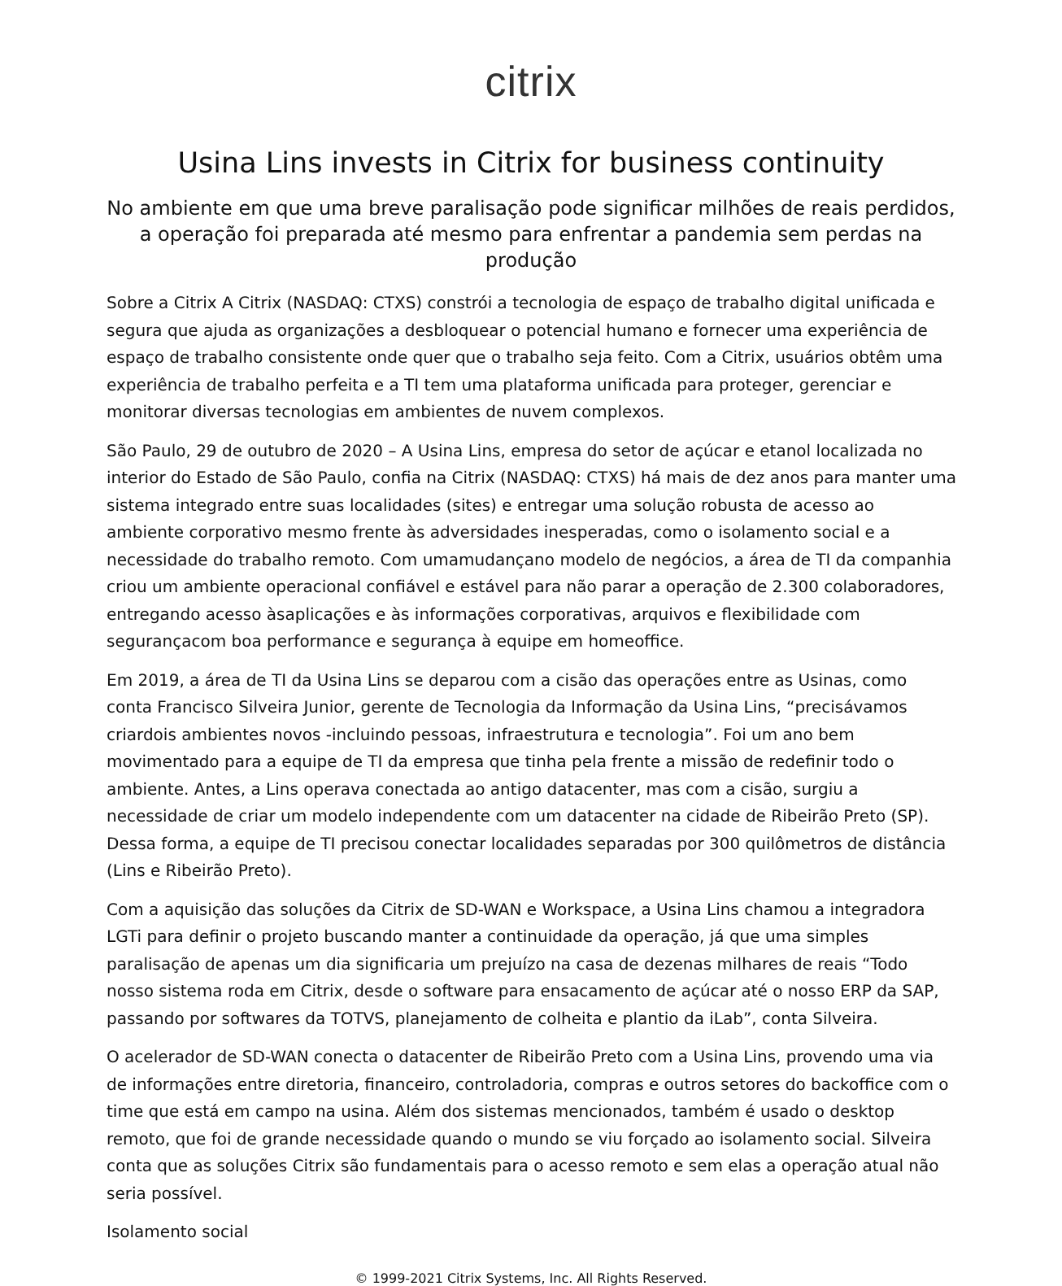citrix
Usina Lins invests in Citrix for business continuity
No ambiente em que uma breve paralisação pode significar milhões de reais perdidos, a operação foi preparada até mesmo para enfrentar a pandemia sem perdas na produção
Sobre a Citrix A Citrix (NASDAQ: CTXS) constrói a tecnologia de espaço de trabalho digital unificada e segura que ajuda as organizações a desbloquear o potencial humano e fornecer uma experiência de espaço de trabalho consistente onde quer que o trabalho seja feito. Com a Citrix, usuários obtêm uma experiência de trabalho perfeita e a TI tem uma plataforma unificada para proteger, gerenciar e monitorar diversas tecnologias em ambientes de nuvem complexos.
São Paulo, 29 de outubro de 2020 – A Usina Lins, empresa do setor de açúcar e etanol localizada no interior do Estado de São Paulo, confia na Citrix (NASDAQ: CTXS) há mais de dez anos para manter uma sistema integrado entre suas localidades (sites) e entregar uma solução robusta de acesso ao ambiente corporativo mesmo frente às adversidades inesperadas, como o isolamento social e a necessidade do trabalho remoto. Com umamudançano modelo de negócios, a área de TI da companhia criou um ambiente operacional confiável e estável para não parar a operação de 2.300 colaboradores, entregando acesso àsaplicações e às informações corporativas, arquivos e flexibilidade com segurançacom boa performance e segurança à equipe em homeoffice.
Em 2019, a área de TI da Usina Lins se deparou com a cisão das operações entre as Usinas, como conta Francisco Silveira Junior, gerente de Tecnologia da Informação da Usina Lins, “precisávamos criardois ambientes novos -incluindo pessoas, infraestrutura e tecnologia”. Foi um ano bem movimentado para a equipe de TI da empresa que tinha pela frente a missão de redefinir todo o ambiente. Antes, a Lins operava conectada ao antigo datacenter, mas com a cisão, surgiu a necessidade de criar um modelo independente com um datacenter na cidade de Ribeirão Preto (SP). Dessa forma, a equipe de TI precisou conectar localidades separadas por 300 quilômetros de distância (Lins e Ribeirão Preto).
Com a aquisição das soluções da Citrix de SD-WAN e Workspace, a Usina Lins chamou a integradora LGTi para definir o projeto buscando manter a continuidade da operação, já que uma simples paralisação de apenas um dia significaria um prejuízo na casa de dezenas milhares de reais “Todo nosso sistema roda em Citrix, desde o software para ensacamento de açúcar até o nosso ERP da SAP, passando por softwares da TOTVS, planejamento de colheita e plantio da iLab”, conta Silveira.
O acelerador de SD-WAN conecta o datacenter de Ribeirão Preto com a Usina Lins, provendo uma via de informações entre diretoria, financeiro, controladoria, compras e outros setores do backoffice com o time que está em campo na usina. Além dos sistemas mencionados, também é usado o desktop remoto, que foi de grande necessidade quando o mundo se viu forçado ao isolamento social. Silveira conta que as soluções Citrix são fundamentais para o acesso remoto e sem elas a operação atual não seria possível.
Isolamento social
© 1999-2021 Citrix Systems, Inc. All Rights Reserved.